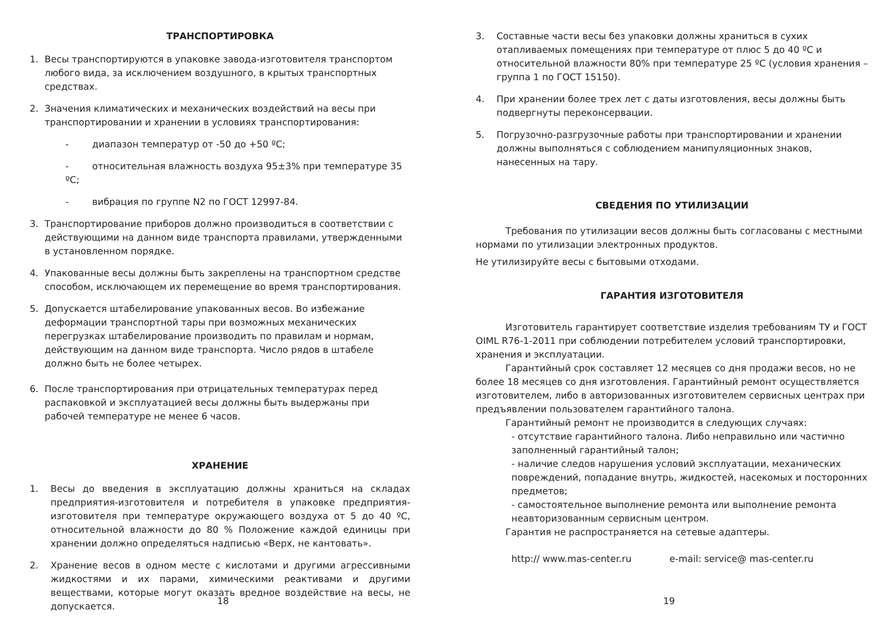ТРАНСПОРТИРОВКА
1. Весы транспортируются в упаковке завода-изготовителя транспортом любого вида, за исключением воздушного, в крытых транспортных средствах.
2. Значения климатических и механических воздействий на весы при транспортировании и хранении в условиях транспортирования:
- диапазон температур от -50 до +50 ºС;
- относительная влажность воздуха 95±3% при температуре 35 ºС;
- вибрация по группе N2 по ГОСТ 12997-84.
3. Транспортирование приборов должно производиться в соответствии с действующими на данном виде транспорта правилами, утвержденными в установленном порядке.
4. Упакованные весы должны быть закреплены на транспортном средстве способом, исключающем их перемещение во время транспортирования.
5. Допускается штабелирование упакованных весов. Во избежание деформации транспортной тары при возможных механических перегрузках штабелирование производить по правилам и нормам, действующим на данном виде транспорта. Число рядов в штабеле должно быть не более четырех.
6. После транспортирования при отрицательных температурах перед распаковкой и эксплуатацией весы должны быть выдержаны при рабочей температуре не менее 6 часов.
ХРАНЕНИЕ
1. Весы до введения в эксплуатацию должны храниться на складах предприятия-изготовителя и потребителя в упаковке предприятия-изготовителя при температуре окружающего воздуха от 5 до 40 ºС, относительной влажности до 80 % Положение каждой единицы при хранении должно определяться надписью «Верх, не кантовать».
2. Хранение весов в одном месте с кислотами и другими агрессивными жидкостями и их парами, химическими реактивами и другими веществами, которые могут оказать вредное воздействие на весы, не допускается.
18
3. Составные части весы без упаковки должны храниться в сухих отапливаемых помещениях при температуре от плюс 5 до 40 ºС и относительной влажности 80% при температуре 25 ºС (условия хранения – группа 1 по ГОСТ 15150).
4. При хранении более трех лет с даты изготовления, весы должны быть подвергнуты переконсервации.
5. Погрузочно-разгрузочные работы при транспортировании и хранении должны выполняться с соблюдением манипуляционных знаков, нанесенных на тару.
СВЕДЕНИЯ ПО УТИЛИЗАЦИИ
Требования по утилизации весов должны быть согласованы с местными нормами по утилизации электронных продуктов.
Не утилизируйте весы с бытовыми отходами.
ГАРАНТИЯ ИЗГОТОВИТЕЛЯ
Изготовитель гарантирует соответствие изделия требованиям ТУ и ГОСТ OIML R76-1-2011 при соблюдении потребителем условий транспортировки, хранения и эксплуатации.
Гарантийный срок составляет 12 месяцев со дня продажи весов, но не более 18 месяцев со дня изготовления. Гарантийный ремонт осуществляется изготовителем, либо в авторизованных изготовителем сервисных центрах при предъявлении пользователем гарантийного талона.
Гарантийный ремонт не производится в следующих случаях:
- отсутствие гарантийного талона. Либо неправильно или частично заполненный гарантийный талон;
- наличие следов нарушения условий эксплуатации, механических повреждений, попадание внутрь, жидкостей, насекомых и посторонних предметов;
- самостоятельное выполнение ремонта или выполнение ремонта неавторизованным сервисным центром.
Гарантия не распространяется на сетевые адаптеры.
http:// www.mas-center.ru e-mail: service@ mas-center.ru
19